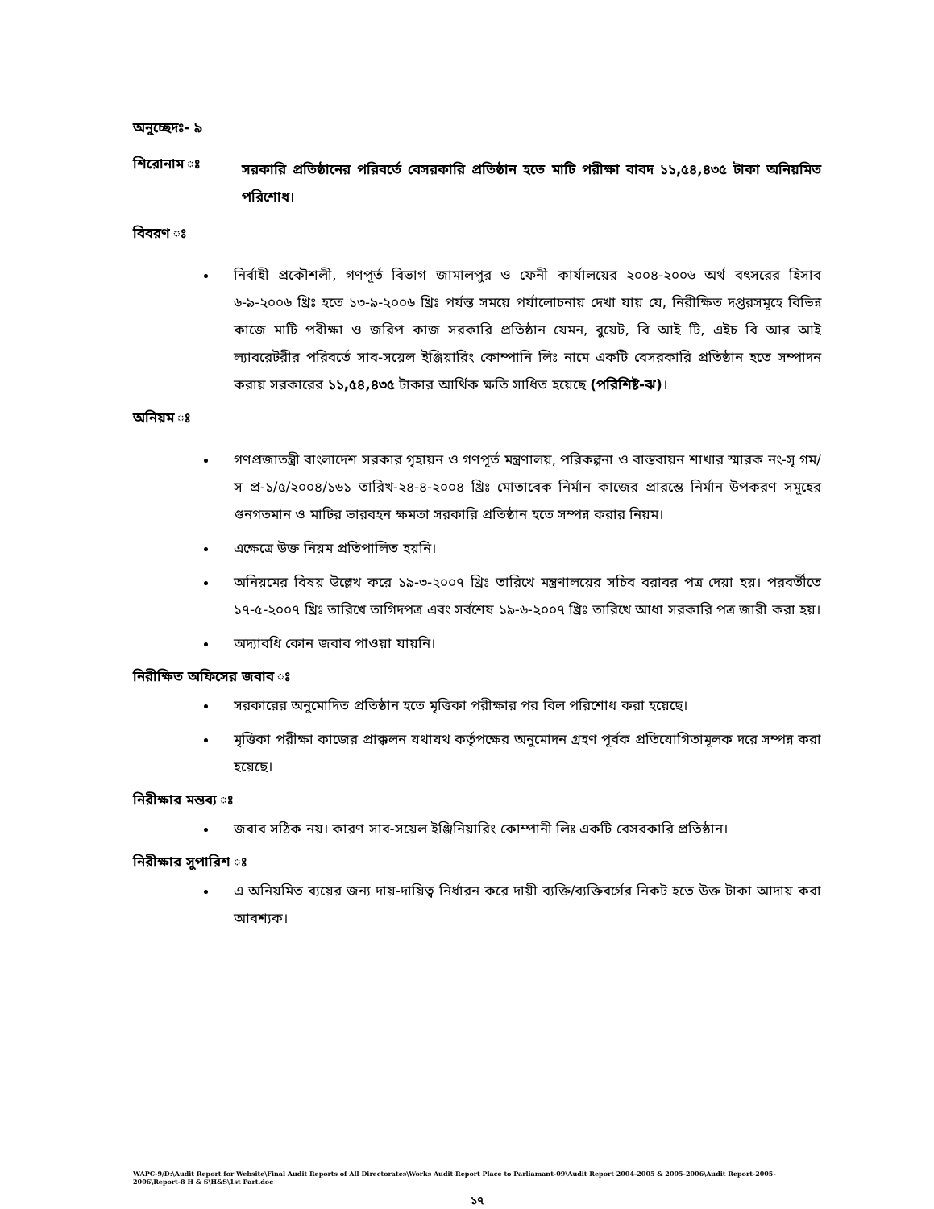অনুচ্ছেদঃ- ৯
শিরোনাম ঃ
সরকারি প্রতিষ্ঠানের পরিবর্তে বেসরকারি প্রতিষ্ঠান হতে মাটি পরীক্ষা বাবদ ১১,৫৪,৪৩৫ টাকা অনিয়মিত পরিশোধ।
বিবরণ ঃ
নির্বাহী প্রকৌশলী, গণপূর্ত বিভাগ জামালপুর ও ফেনী কার্যালয়ের ২০০৪-২০০৬ অর্থ বৎসরের হিসাব ৬-৯-২০০৬ খ্রিঃ হতে ১৩-৯-২০০৬ খ্রিঃ পর্যন্ত সময়ে পর্যালোচনায় দেখা যায় যে, নিরীক্ষিত দপ্তরসমূহে বিভিন্ন কাজে মাটি পরীক্ষা ও জরিপ কাজ সরকারি প্রতিষ্ঠান যেমন, বুয়েট, বি আই টি, এইচ বি আর আই ল্যাবরেটরীর পরিবর্তে সাব-সয়েল ইঞ্জিয়ারিং কোম্পানি লিঃ নামে একটি বেসরকারি প্রতিষ্ঠান হতে সম্পাদন করায় সরকারের ১১,৫৪,৪৩৫ টাকার আর্থিক ক্ষতি সাধিত হয়েছে (পরিশিষ্ট-ঝ)।
অনিয়ম ঃ
গণপ্রজাতন্ত্রী বাংলাদেশ সরকার গৃহায়ন ও গণপূর্ত মন্ত্রণালয়, পরিকল্পনা ও বাস্তবায়ন শাখার স্মারক নং-সৃ গম/স প্র-১/৫/২০০৪/১৬১ তারিখ-২৪-৪-২০০৪ খ্রিঃ মোতাবেক নির্মান কাজের প্রারম্ভে নির্মান উপকরণ সমূহের গুনগতমান ও মাটির ভারবহন ক্ষমতা সরকারি প্রতিষ্ঠান হতে সম্পন্ন করার নিয়ম।
এক্ষেত্রে উক্ত নিয়ম প্রতিপালিত হয়নি।
অনিয়মের বিষয় উল্লেখ করে ১৯-৩-২০০৭ খ্রিঃ তারিখে মন্ত্রণালয়ের সচিব বরাবর পত্র দেয়া হয়। পরবর্তীতে ১৭-৫-২০০৭ খ্রিঃ তারিখে তাগিদপত্র এবং সর্বশেষ ১৯-৬-২০০৭ খ্রিঃ তারিখে আধা সরকারি পত্র জারী করা হয়।
অদ্যাবধি কোন জবাব পাওয়া যায়নি।
নিরীক্ষিত অফিসের জবাব ঃ
সরকারের অনুমোদিত প্রতিষ্ঠান হতে মৃত্তিকা পরীক্ষার পর বিল পরিশোধ করা হয়েছে।
মৃত্তিকা পরীক্ষা কাজের প্রাক্কলন যথাযথ কর্তৃপক্ষের অনুমোদন গ্রহণ পূর্বক প্রতিযোগিতামূলক দরে সম্পন্ন করা হয়েছে।
নিরীক্ষার মন্তব্য ঃ
জবাব সঠিক নয়। কারণ সাব-সয়েল ইঞ্জিনিয়ারিং কোম্পানী লিঃ একটি বেসরকারি প্রতিষ্ঠান।
নিরীক্ষার সুপারিশ ঃ
এ অনিয়মিত ব্যয়ের জন্য দায়-দায়িত্ব নির্ধারন করে দায়ী ব্যক্তি/ব্যক্তিবর্গের নিকট হতে উক্ত টাকা আদায় করা আবশ্যক।
WAPC-9/D:\Audit Report for Website\Final Audit Reports of All Directorates\Works Audit Report Place to Parliamant-09\Audit Report 2004-2005 & 2005-2006\Audit Report-2005-2006\Report-8 H & S\H&S\1st Part.doc
১৭